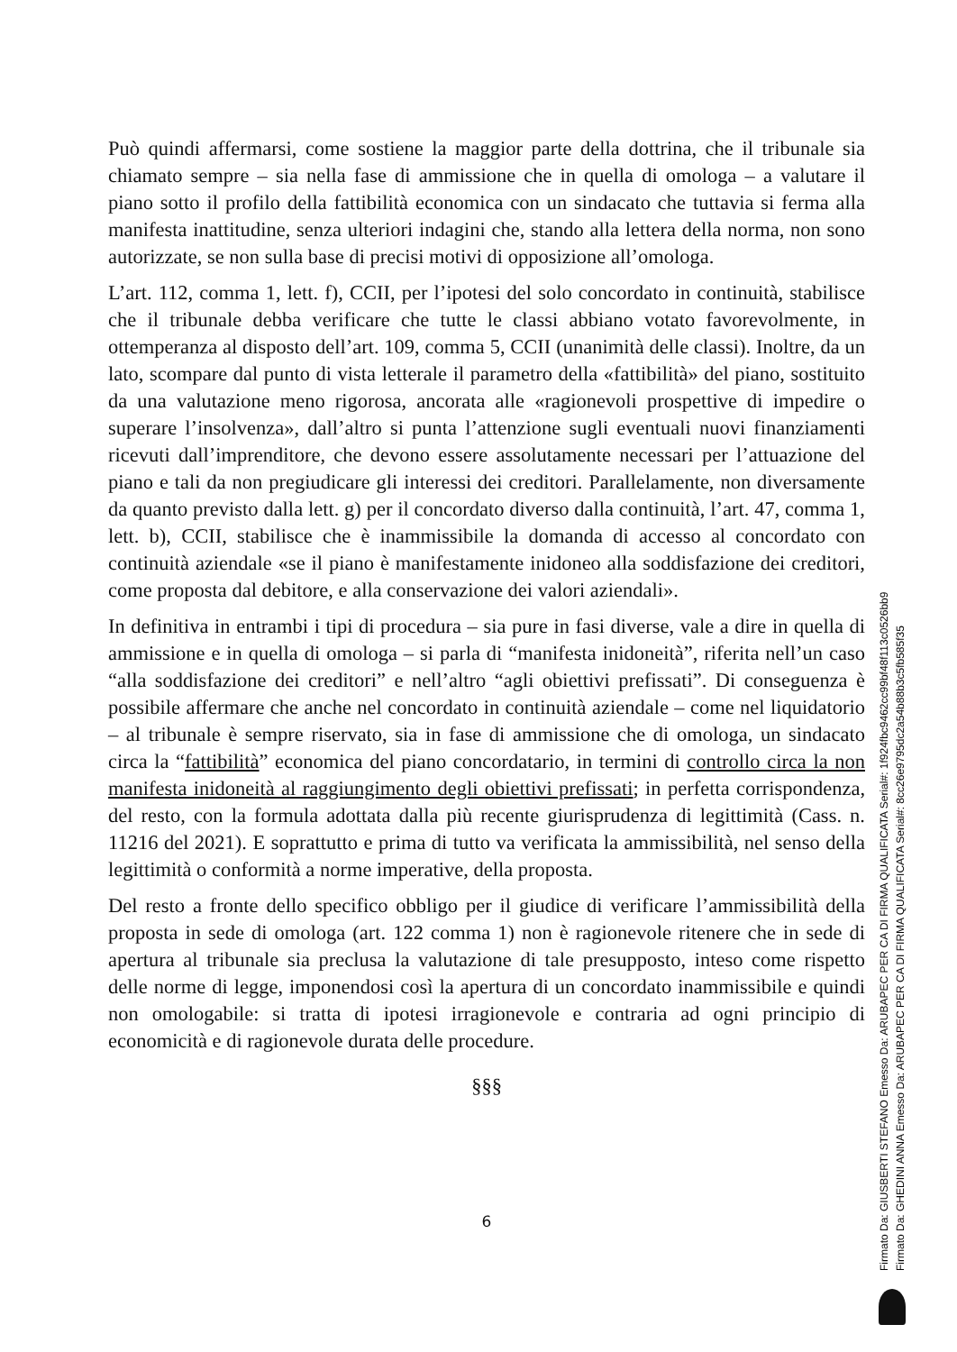Può quindi affermarsi, come sostiene la maggior parte della dottrina, che il tribunale sia chiamato sempre – sia nella fase di ammissione che in quella di omologa – a valutare il piano sotto il profilo della fattibilità economica con un sindacato che tuttavia si ferma alla manifesta inattitudine, senza ulteriori indagini che, stando alla lettera della norma, non sono autorizzate, se non sulla base di precisi motivi di opposizione all’omologa.
L’art. 112, comma 1, lett. f), CCII, per l’ipotesi del solo concordato in continuità, stabilisce che il tribunale debba verificare che tutte le classi abbiano votato favorevolmente, in ottemperanza al disposto dell’art. 109, comma 5, CCII (unanimità delle classi). Inoltre, da un lato, scompare dal punto di vista letterale il parametro della «fattibilità» del piano, sostituito da una valutazione meno rigorosa, ancorata alle «ragionevoli prospettive di impedire o superare l’insolvenza», dall’altro si punta l’attenzione sugli eventuali nuovi finanziamenti ricevuti dall’imprenditore, che devono essere assolutamente necessari per l’attuazione del piano e tali da non pregiudicare gli interessi dei creditori. Parallelamente, non diversamente da quanto previsto dalla lett. g) per il concordato diverso dalla continuità, l’art. 47, comma 1, lett. b), CCII, stabilisce che è inammissibile la domanda di accesso al concordato con continuità aziendale «se il piano è manifestamente inidoneo alla soddisfazione dei creditori, come proposta dal debitore, e alla conservazione dei valori aziendali».
In definitiva in entrambi i tipi di procedura – sia pure in fasi diverse, vale a dire in quella di ammissione e in quella di omologa – si parla di “manifesta inidoneità”, riferita nell’un caso “alla soddisfazione dei creditori” e nell’altro “agli obiettivi prefissati”. Di conseguenza è possibile affermare che anche nel concordato in continuità aziendale – come nel liquidatorio – al tribunale è sempre riservato, sia in fase di ammissione che di omologa, un sindacato circa la “fattibilità” economica del piano concordatario, in termini di controllo circa la non manifesta inidoneità al raggiungimento degli obiettivi prefissati; in perfetta corrispondenza, del resto, con la formula adottata dalla più recente giurisprudenza di legittimità (Cass. n. 11216 del 2021). E soprattutto e prima di tutto va verificata la ammissibilità, nel senso della legittimità o conformità a norme imperative, della proposta.
Del resto a fronte dello specifico obbligo per il giudice di verificare l’ammissibilità della proposta in sede di omologa (art. 122 comma 1) non è ragionevole ritenere che in sede di apertura al tribunale sia preclusa la valutazione di tale presupposto, inteso come rispetto delle norme di legge, imponendosi così la apertura di un concordato inammissibile e quindi non omologabile: si tratta di ipotesi irragionevole e contraria ad ogni principio di economicità e di ragionevole durata delle procedure.
§§§
6
Firmato Da: GIUSBERTI STEFANO Emesso Da: ARUBAPEC PER CA DI FIRMA QUALIFICATA Serial#: 1f924fbc9462cc99bf48f113c0526bb9
Firmato Da: GHEDINI ANNA Emesso Da: ARUBAPEC PER CA DI FIRMA QUALIFICATA Serial#: 8cc26e9795dc2a54b88b3c5fb585f35